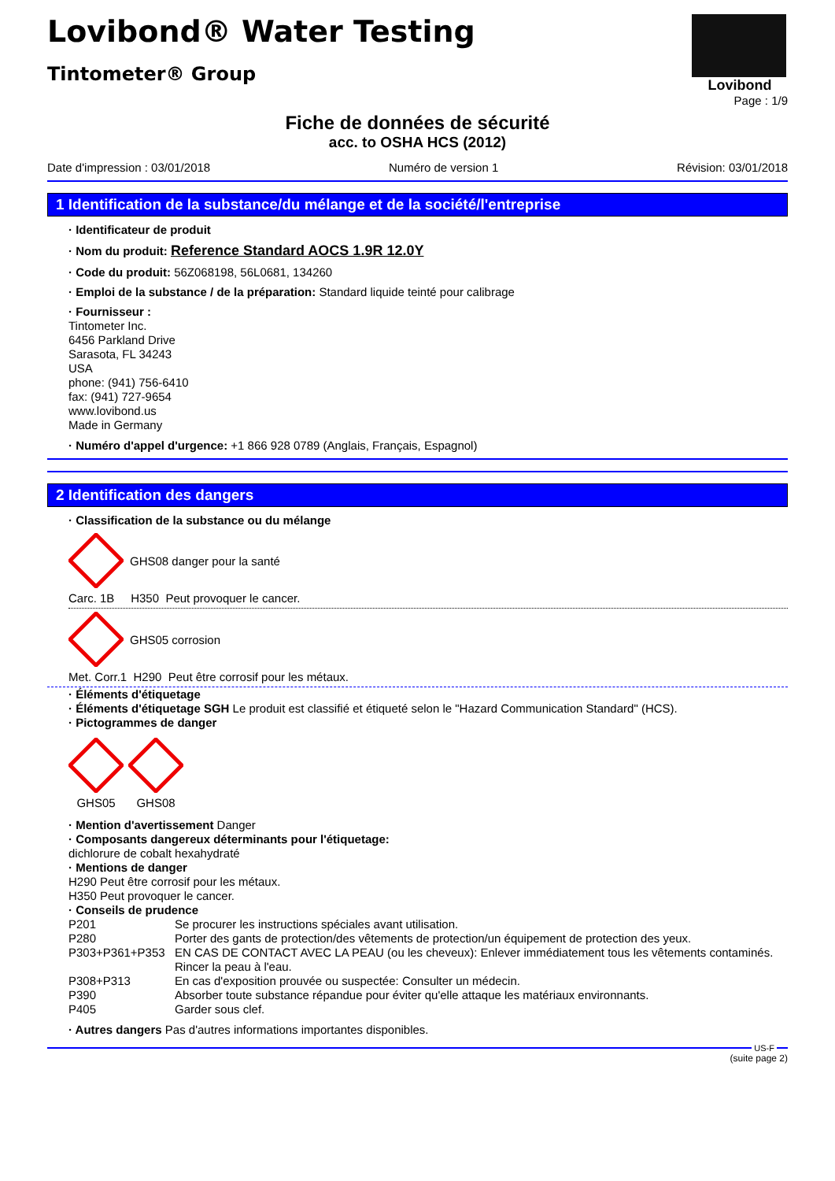Lovibond® Water Testing
Tintometer® Group
Lovibond
Page : 1/9
Fiche de données de sécurité
acc. to OSHA HCS (2012)
Date d'impression : 03/01/2018 Numéro de version 1 Révision: 03/01/2018
1 Identification de la substance/du mélange et de la société/l'entreprise
· Identificateur de produit
· Nom du produit: Reference Standard AOCS 1.9R 12.0Y
· Code du produit: 56Z068198, 56L0681, 134260
· Emploi de la substance / de la préparation: Standard liquide teinté pour calibrage
· Fournisseur :
Tintometer Inc.
6456 Parkland Drive
Sarasota, FL 34243
USA
phone: (941) 756-6410
fax: (941) 727-9654
www.lovibond.us
Made in Germany
· Numéro d'appel d'urgence: +1 866 928 0789 (Anglais, Français, Espagnol)
2 Identification des dangers
· Classification de la substance ou du mélange
GHS08 danger pour la santé
Carc. 1B H350 Peut provoquer le cancer.
GHS05 corrosion
Met. Corr.1 H290 Peut être corrosif pour les métaux.
· Éléments d'étiquetage
· Éléments d'étiquetage SGH Le produit est classifié et étiqueté selon le "Hazard Communication Standard" (HCS).
· Pictogrammes de danger
GHS05
GHS08
· Mention d'avertissement Danger
· Composants dangereux déterminants pour l'étiquetage:
dichlorure de cobalt hexahydraté
· Mentions de danger
H290 Peut être corrosif pour les métaux.
H350 Peut provoquer le cancer.
· Conseils de prudence
P201 Se procurer les instructions spéciales avant utilisation. P280 Porter des gants de protection/des vêtements de protection/un équipement de protection des yeux. P303+P361+P353 EN CAS DE CONTACT AVEC LA PEAU (ou les cheveux): Enlever immédiatement tous les vêtements contaminés. Rincer la peau à l'eau. P308+P313 En cas d'exposition prouvée ou suspectée: Consulter un médecin. P390 Absorber toute substance répandue pour éviter qu'elle attaque les matériaux environnants. P405 Garder sous clef.
· Autres dangers Pas d'autres informations importantes disponibles.
US-F
(suite page 2)